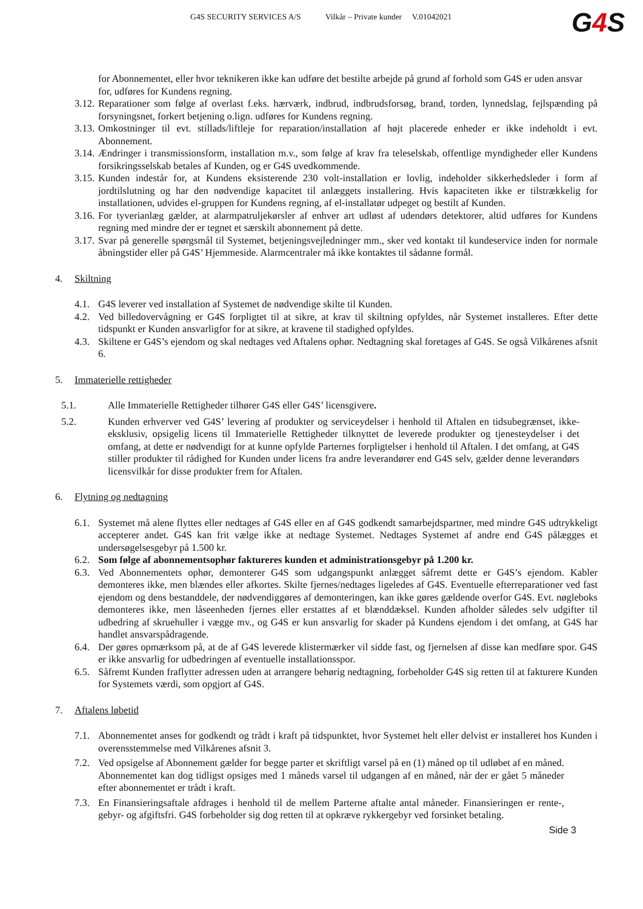G4S SECURITY SERVICES A/S Vilkår – Private kunder V.01042021
G4 S
for Abonnementet, eller hvor teknikeren ikke kan udføre det bestilte arbejde på grund af forhold som G4S er uden ansvar for, udføres for Kundens regning.
3.12.
Reparationer som følge af overlast f.eks. hærværk, indbrud, indbrudsforsøg, brand, torden, lynnedslag, fejlspænding på forsyningsnet, forkert betjening o.lign. udføres for Kundens regning.
3.13.
Omkostninger til evt. stillads/liftleje for reparation/installation af højt placerede enheder er ikke indeholdt i evt. Abonnement.
3.14.
Ændringer i transmissionsform, installation m.v., som følge af krav fra teleselskab, offentlige myndigheder eller Kundens forsikringsselskab betales af Kunden, og er G4S uvedkommende.
3.15.
Kunden indestår for, at Kundens eksisterende 230 volt-installation er lovlig, indeholder sikkerhedsleder i form af jordtilslutning og har den nødvendige kapacitet til anlæggets installering. Hvis kapaciteten ikke er tilstrækkelig for installationen, udvides el-gruppen for Kundens regning, af el-installatør udpeget og bestilt af Kunden.
3.16.
For tyverianlæg gælder, at alarmpatruljekørsler af enhver art udløst af udendørs detektorer, altid udføres for Kundens regning med mindre der er tegnet et særskilt abonnement på dette.
3.17.
Svar på generelle spørgsmål til Systemet, betjeningsvejledninger mm., sker ved kontakt til kundeservice inden for normale åbningstider eller på G4S’ Hjemmeside. Alarmcentraler må ikke kontaktes til sådanne formål.
4. Skiltning
4.1.
G4S leverer ved installation af Systemet de nødvendige skilte til Kunden.
4.2.
Ved billedovervågning er G4S forpligtet til at sikre, at krav til skiltning opfyldes, når Systemet installeres. Efter dette tidspunkt er Kunden ansvarligfor for at sikre, at kravene til stadighed opfyldes.
4.3.
Skiltene er G4S’s ejendom og skal nedtages ved Aftalens ophør. Nedtagning skal foretages af G4S. Se også Vilkårenes afsnit 6.
5. Immaterielle rettigheder
5.1. Alle Immaterielle Rettigheder tilhører G4S eller G4S’ licensgivere.
5.2. Kunden erhverver ved G4S’ levering af produkter og serviceydelser i henhold til Aftalen en tidsubegrænset, ikke-eksklusiv, opsigelig licens til Immaterielle Rettigheder tilknyttet de leverede produkter og tjenesteydelser i det omfang, at dette er nødvendigt for at kunne opfylde Parternes forpligtelser i henhold til Aftalen. I det omfang, at G4S stiller produkter til rådighed for Kunden under licens fra andre leverandører end G4S selv, gælder denne leverandørs licensvilkår for disse produkter frem for Aftalen.
6. Flytning og nedtagning
6.1.
Systemet må alene flyttes eller nedtages af G4S eller en af G4S godkendt samarbejdspartner, med mindre G4S udtrykkeligt accepterer andet. G4S kan frit vælge ikke at nedtage Systemet. Nedtages Systemet af andre end G4S pålægges et undersøgelsesgebyr på 1.500 kr.
6.2.
Som følge af abonnementsophør faktureres kunden et administrationsgebyr på 1.200 kr.
6.3.
Ved Abonnementets ophør, demonterer G4S som udgangspunkt anlægget såfremt dette er G4S’s ejendom. Kabler demonteres ikke, men blændes eller afkortes. Skilte fjernes/nedtages ligeledes af G4S. Eventuelle efterreparationer ved fast ejendom og dens bestanddele, der nødvendiggøres af demonteringen, kan ikke gøres gældende overfor G4S. Evt. nøgleboks demonteres ikke, men låseenheden fjernes eller erstattes af et blænddæksel. Kunden afholder således selv udgifter til udbedring af skruehuller i vægge mv., og G4S er kun ansvarlig for skader på Kundens ejendom i det omfang, at G4S har handlet ansvarspådragende.
6.4.
Der gøres opmærksom på, at de af G4S leverede klistermærker vil sidde fast, og fjernelsen af disse kan medføre spor. G4S er ikke ansvarlig for udbedringen af eventuelle installationsspor.
6.5.
Såfremt Kunden fraflytter adressen uden at arrangere behørig nedtagning, forbeholder G4S sig retten til at fakturere Kunden for Systemets værdi, som opgjort af G4S.
7. Aftalens løbetid
7.1.
Abonnementet anses for godkendt og trådt i kraft på tidspunktet, hvor Systemet helt eller delvist er installeret hos Kunden i overensstemmelse med Vilkårenes afsnit 3.
7.2.
Ved opsigelse af Abonnement gælder for begge parter et skriftligt varsel på en (1) måned op til udløbet af en måned. Abonnementet kan dog tidligst opsiges med 1 måneds varsel til udgangen af en måned, når der er gået 5 måneder efter abonnementet er trådt i kraft.
7.3.
En Finansieringsaftale afdrages i henhold til de mellem Parterne aftalte antal måneder. Finansieringen er rente-, gebyr- og afgiftsfri. G4S forbeholder sig dog retten til at opkræve rykkergebyr ved forsinket betaling.
Side 3